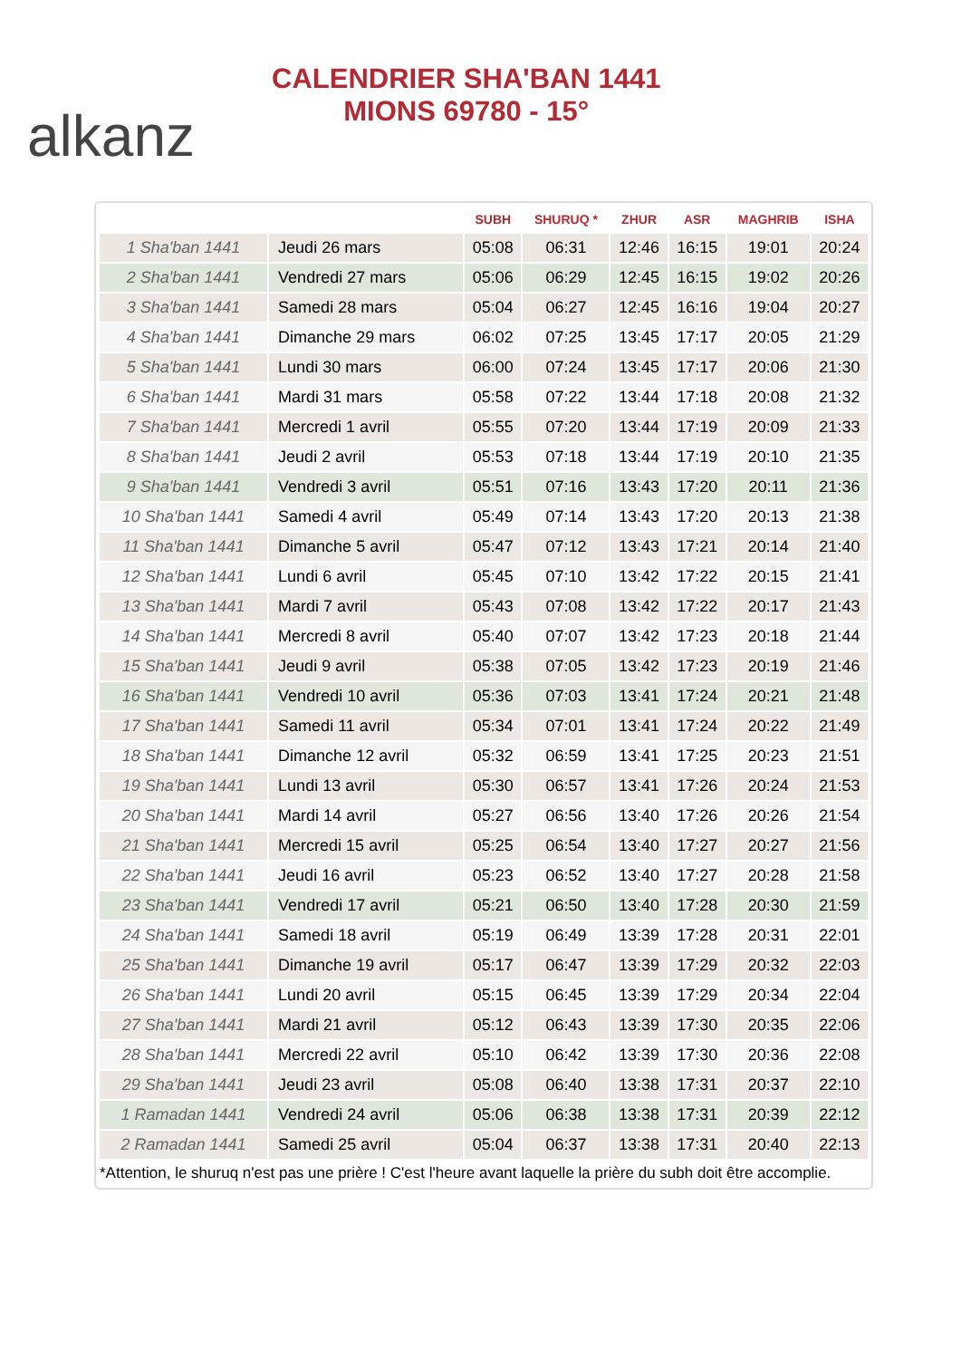alkanz
CALENDRIER SHA'BAN 1441
MIONS 69780 - 15°
| | | SUBH | SHURUQ * | ZHUR | ASR | MAGHRIB | ISHA |
| --- | --- | --- | --- | --- | --- | --- | --- |
| 1 Sha'ban 1441 | Jeudi 26 mars | 05:08 | 06:31 | 12:46 | 16:15 | 19:01 | 20:24 |
| 2 Sha'ban 1441 | Vendredi 27 mars | 05:06 | 06:29 | 12:45 | 16:15 | 19:02 | 20:26 |
| 3 Sha'ban 1441 | Samedi 28 mars | 05:04 | 06:27 | 12:45 | 16:16 | 19:04 | 20:27 |
| 4 Sha'ban 1441 | Dimanche 29 mars | 06:02 | 07:25 | 13:45 | 17:17 | 20:05 | 21:29 |
| 5 Sha'ban 1441 | Lundi 30 mars | 06:00 | 07:24 | 13:45 | 17:17 | 20:06 | 21:30 |
| 6 Sha'ban 1441 | Mardi 31 mars | 05:58 | 07:22 | 13:44 | 17:18 | 20:08 | 21:32 |
| 7 Sha'ban 1441 | Mercredi 1 avril | 05:55 | 07:20 | 13:44 | 17:19 | 20:09 | 21:33 |
| 8 Sha'ban 1441 | Jeudi 2 avril | 05:53 | 07:18 | 13:44 | 17:19 | 20:10 | 21:35 |
| 9 Sha'ban 1441 | Vendredi 3 avril | 05:51 | 07:16 | 13:43 | 17:20 | 20:11 | 21:36 |
| 10 Sha'ban 1441 | Samedi 4 avril | 05:49 | 07:14 | 13:43 | 17:20 | 20:13 | 21:38 |
| 11 Sha'ban 1441 | Dimanche 5 avril | 05:47 | 07:12 | 13:43 | 17:21 | 20:14 | 21:40 |
| 12 Sha'ban 1441 | Lundi 6 avril | 05:45 | 07:10 | 13:42 | 17:22 | 20:15 | 21:41 |
| 13 Sha'ban 1441 | Mardi 7 avril | 05:43 | 07:08 | 13:42 | 17:22 | 20:17 | 21:43 |
| 14 Sha'ban 1441 | Mercredi 8 avril | 05:40 | 07:07 | 13:42 | 17:23 | 20:18 | 21:44 |
| 15 Sha'ban 1441 | Jeudi 9 avril | 05:38 | 07:05 | 13:42 | 17:23 | 20:19 | 21:46 |
| 16 Sha'ban 1441 | Vendredi 10 avril | 05:36 | 07:03 | 13:41 | 17:24 | 20:21 | 21:48 |
| 17 Sha'ban 1441 | Samedi 11 avril | 05:34 | 07:01 | 13:41 | 17:24 | 20:22 | 21:49 |
| 18 Sha'ban 1441 | Dimanche 12 avril | 05:32 | 06:59 | 13:41 | 17:25 | 20:23 | 21:51 |
| 19 Sha'ban 1441 | Lundi 13 avril | 05:30 | 06:57 | 13:41 | 17:26 | 20:24 | 21:53 |
| 20 Sha'ban 1441 | Mardi 14 avril | 05:27 | 06:56 | 13:40 | 17:26 | 20:26 | 21:54 |
| 21 Sha'ban 1441 | Mercredi 15 avril | 05:25 | 06:54 | 13:40 | 17:27 | 20:27 | 21:56 |
| 22 Sha'ban 1441 | Jeudi 16 avril | 05:23 | 06:52 | 13:40 | 17:27 | 20:28 | 21:58 |
| 23 Sha'ban 1441 | Vendredi 17 avril | 05:21 | 06:50 | 13:40 | 17:28 | 20:30 | 21:59 |
| 24 Sha'ban 1441 | Samedi 18 avril | 05:19 | 06:49 | 13:39 | 17:28 | 20:31 | 22:01 |
| 25 Sha'ban 1441 | Dimanche 19 avril | 05:17 | 06:47 | 13:39 | 17:29 | 20:32 | 22:03 |
| 26 Sha'ban 1441 | Lundi 20 avril | 05:15 | 06:45 | 13:39 | 17:29 | 20:34 | 22:04 |
| 27 Sha'ban 1441 | Mardi 21 avril | 05:12 | 06:43 | 13:39 | 17:30 | 20:35 | 22:06 |
| 28 Sha'ban 1441 | Mercredi 22 avril | 05:10 | 06:42 | 13:39 | 17:30 | 20:36 | 22:08 |
| 29 Sha'ban 1441 | Jeudi 23 avril | 05:08 | 06:40 | 13:38 | 17:31 | 20:37 | 22:10 |
| 1 Ramadan 1441 | Vendredi 24 avril | 05:06 | 06:38 | 13:38 | 17:31 | 20:39 | 22:12 |
| 2 Ramadan 1441 | Samedi 25 avril | 05:04 | 06:37 | 13:38 | 17:31 | 20:40 | 22:13 |
*Attention, le shuruq n'est pas une prière ! C'est l'heure avant laquelle la prière du subh doit être accomplie.